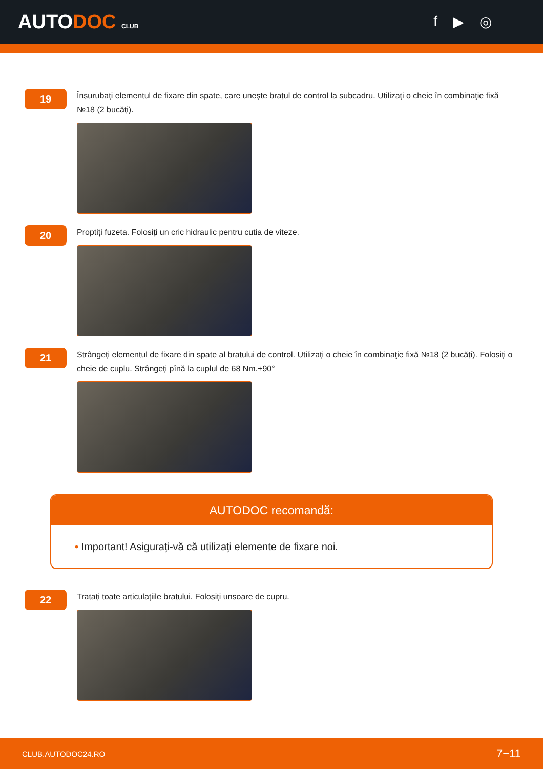AUTODOC CLUB
f ▶ ◎
19
Înșurubați elementul de fixare din spate, care unește brațul de control la subcadru. Utilizați o cheie în combinaţie fixă №18 (2 bucăți).
20
Proptiți fuzeta. Folosiți un cric hidraulic pentru cutia de viteze.
21
Strângeți elementul de fixare din spate al brațului de control. Utilizați o cheie în combinaţie fixă №18 (2 bucăți). Folosiți o cheie de cuplu. Strângeți pînă la cuplul de 68 Nm.+90°
AUTODOC recomandă:
• Important! Asigurați-vă că utilizați elemente de fixare noi.
22
Tratați toate articulațiile brațului. Folosiți unsoare de cupru.
CLUB.AUTODOC24.RO 7−11